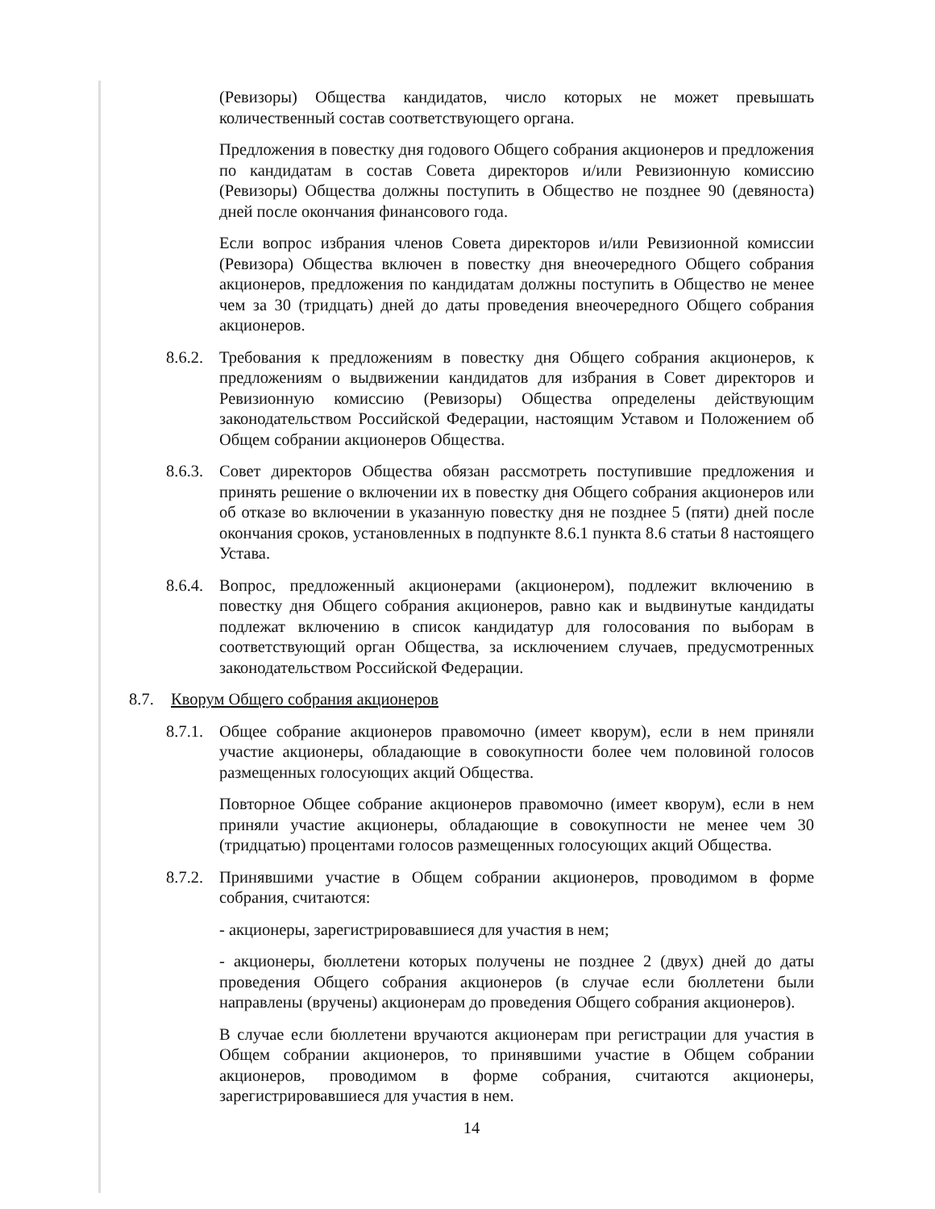(Ревизоры) Общества кандидатов, число которых не может превышать количественный состав соответствующего органа.
Предложения в повестку дня годового Общего собрания акционеров и предложения по кандидатам в состав Совета директоров и/или Ревизионную комиссию (Ревизоры) Общества должны поступить в Общество не позднее 90 (девяноста) дней после окончания финансового года.
Если вопрос избрания членов Совета директоров и/или Ревизионной комиссии (Ревизора) Общества включен в повестку дня внеочередного Общего собрания акционеров, предложения по кандидатам должны поступить в Общество не менее чем за 30 (тридцать) дней до даты проведения внеочередного Общего собрания акционеров.
8.6.2.
Требования к предложениям в повестку дня Общего собрания акционеров, к предложениям о выдвижении кандидатов для избрания в Совет директоров и Ревизионную комиссию (Ревизоры) Общества определены действующим законодательством Российской Федерации, настоящим Уставом и Положением об Общем собрании акционеров Общества.
8.6.3.
Совет директоров Общества обязан рассмотреть поступившие предложения и принять решение о включении их в повестку дня Общего собрания акционеров или об отказе во включении в указанную повестку дня не позднее 5 (пяти) дней после окончания сроков, установленных в подпункте 8.6.1 пункта 8.6 статьи 8 настоящего Устава.
8.6.4.
Вопрос, предложенный акционерами (акционером), подлежит включению в повестку дня Общего собрания акционеров, равно как и выдвинутые кандидаты подлежат включению в список кандидатур для голосования по выборам в соответствующий орган Общества, за исключением случаев, предусмотренных законодательством Российской Федерации.
8.7. Кворум Общего собрания акционеров
8.7.1.
Общее собрание акционеров правомочно (имеет кворум), если в нем приняли участие акционеры, обладающие в совокупности более чем половиной голосов размещенных голосующих акций Общества.
Повторное Общее собрание акционеров правомочно (имеет кворум), если в нем приняли участие акционеры, обладающие в совокупности не менее чем 30 (тридцатью) процентами голосов размещенных голосующих акций Общества.
8.7.2.
Принявшими участие в Общем собрании акционеров, проводимом в форме собрания, считаются:
- акционеры, зарегистрировавшиеся для участия в нем;
- акционеры, бюллетени которых получены не позднее 2 (двух) дней до даты проведения Общего собрания акционеров (в случае если бюллетени были направлены (вручены) акционерам до проведения Общего собрания акционеров).
В случае если бюллетени вручаются акционерам при регистрации для участия в Общем собрании акционеров, то принявшими участие в Общем собрании акционеров, проводимом в форме собрания, считаются акционеры, зарегистрировавшиеся для участия в нем.
14